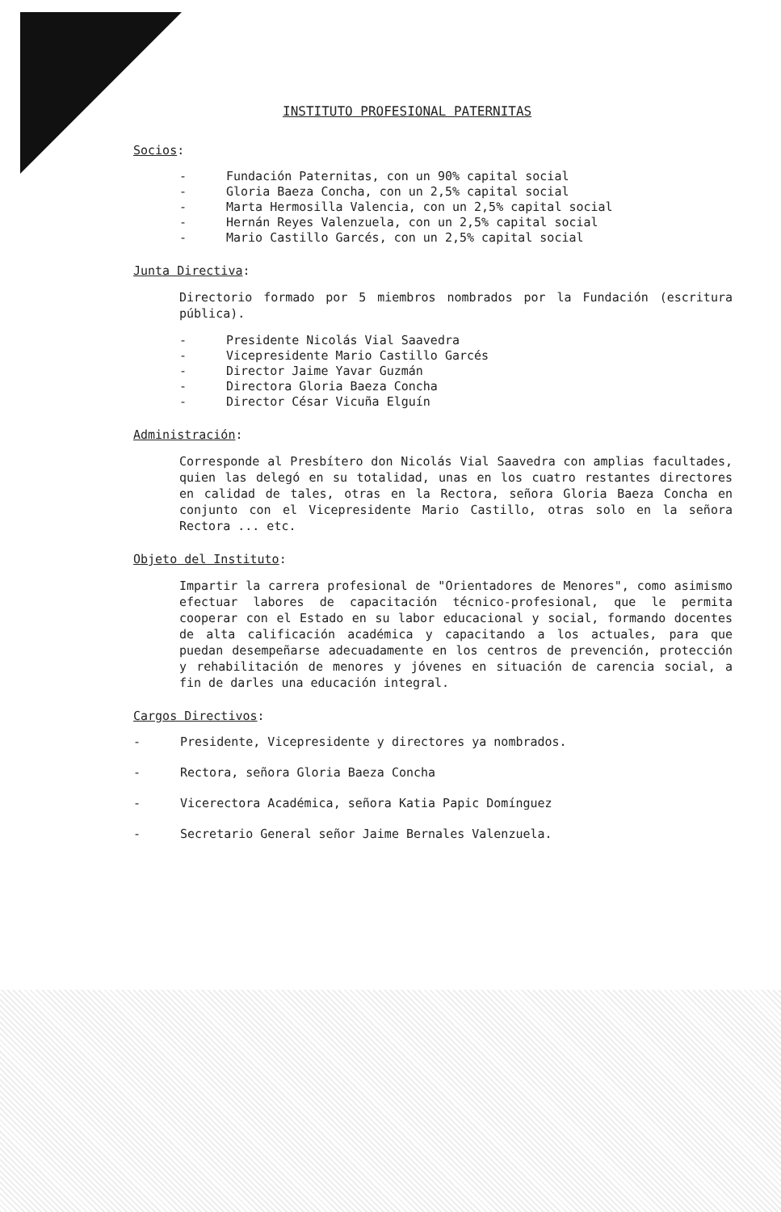INSTITUTO PROFESIONAL PATERNITAS
Socios:
- Fundación Paternitas, con un 90% capital social
- Gloria Baeza Concha, con un 2,5% capital social
- Marta Hermosilla Valencia, con un 2,5% capital social
- Hernán Reyes Valenzuela, con un 2,5% capital social
- Mario Castillo Garcés, con un 2,5% capital social
Junta Directiva:
Directorio formado por 5 miembros nombrados por la Fundación (escritura pública).
- Presidente Nicolás Vial Saavedra
- Vicepresidente Mario Castillo Garcés
- Director Jaime Yavar Guzmán
- Directora Gloria Baeza Concha
- Director César Vicuña Elguín
Administración:
Corresponde al Presbítero don Nicolás Vial Saavedra con amplias facultades, quien las delegó en su totalidad, unas en los cuatro restantes directores en calidad de tales, otras en la Rectora, señora Gloria Baeza Concha en conjunto con el Vicepresidente Mario Castillo, otras solo en la señora Rectora ... etc.
Objeto del Instituto:
Impartir la carrera profesional de "Orientadores de Menores", como asimismo efectuar labores de capacitación técnico-profesional, que le permita cooperar con el Estado en su labor educacional y social, formando docentes de alta calificación académica y capacitando a los actuales, para que puedan desempeñarse adecuadamente en los centros de prevención, protección y rehabilitación de menores y jóvenes en situación de carencia social, a fin de darles una educación integral.
Cargos Directivos:
- Presidente, Vicepresidente y directores ya nombrados.
- Rectora, señora Gloria Baeza Concha
- Vicerectora Académica, señora Katia Papic Domínguez
- Secretario General señor Jaime Bernales Valenzuela.